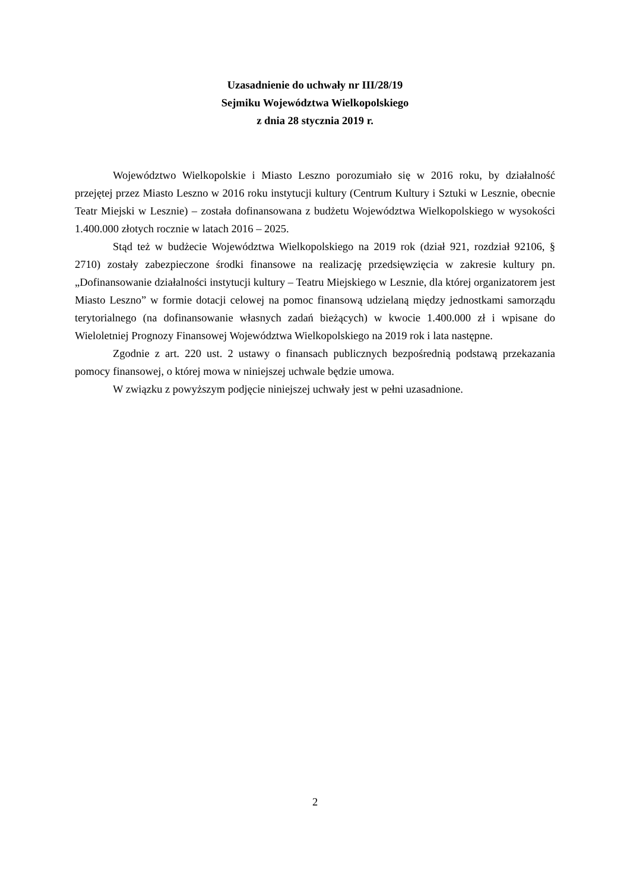Uzasadnienie do uchwały nr III/28/19
Sejmiku Województwa Wielkopolskiego
z dnia 28 stycznia 2019 r.
Województwo Wielkopolskie i Miasto Leszno porozumiało się w 2016 roku, by działalność przejętej przez Miasto Leszno w 2016 roku instytucji kultury (Centrum Kultury i Sztuki w Lesznie, obecnie Teatr Miejski w Lesznie) – została dofinansowana z budżetu Województwa Wielkopolskiego w wysokości 1.400.000 złotych rocznie w latach 2016 – 2025.
Stąd też w budżecie Województwa Wielkopolskiego na 2019 rok (dział 921, rozdział 92106, § 2710) zostały zabezpieczone środki finansowe na realizację przedsięwzięcia w zakresie kultury pn. „Dofinansowanie działalności instytucji kultury – Teatru Miejskiego w Lesznie, dla której organizatorem jest Miasto Leszno” w formie dotacji celowej na pomoc finansową udzielaną między jednostkami samorządu terytorialnego (na dofinansowanie własnych zadań bieżących) w kwocie 1.400.000 zł i wpisane do Wieloletniej Prognozy Finansowej Województwa Wielkopolskiego na 2019 rok i lata następne.
Zgodnie z art. 220 ust. 2 ustawy o finansach publicznych bezpośrednią podstawą przekazania pomocy finansowej, o której mowa w niniejszej uchwale będzie umowa.
W związku z powyższym podjęcie niniejszej uchwały jest w pełni uzasadnione.
2